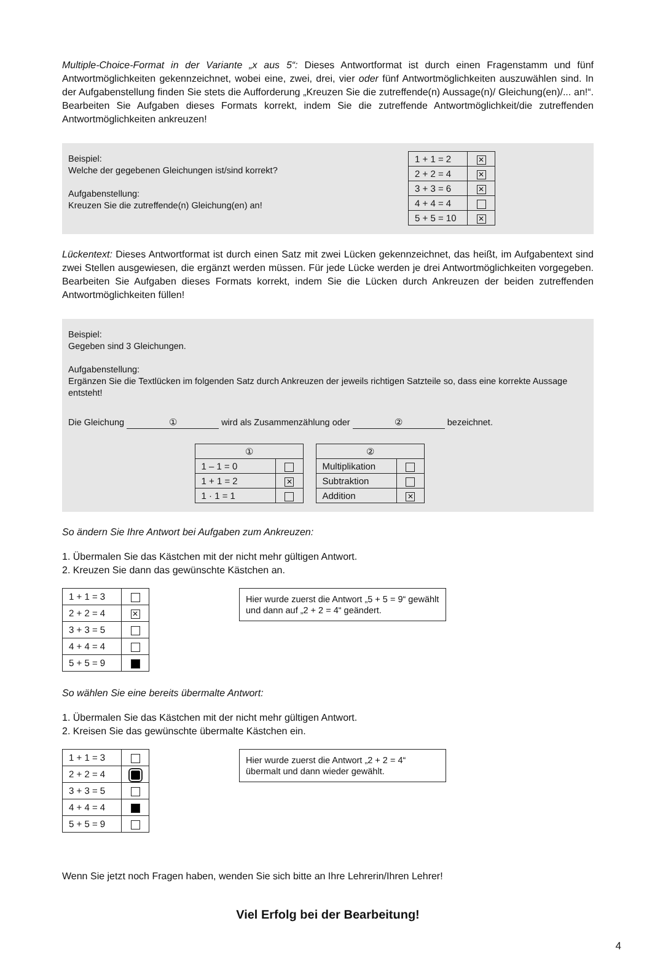Multiple-Choice-Format in der Variante „x aus 5“: Dieses Antwortformat ist durch einen Fragenstamm und fünf Antwortmöglichkeiten gekennzeichnet, wobei eine, zwei, drei, vier oder fünf Antwortmöglichkeiten auszuwählen sind. In der Aufgabenstellung finden Sie stets die Aufforderung „Kreuzen Sie die zutreffende(n) Aussage(n)/ Gleichung(en)/... an!“. Bearbeiten Sie Aufgaben dieses Formats korrekt, indem Sie die zutreffende Antwortmöglichkeit/die zutreffenden Antwortmöglichkeiten ankreuzen!
Beispiel:
Welche der gegebenen Gleichungen ist/sind korrekt?
Aufgabenstellung:
Kreuzen Sie die zutreffende(n) Gleichung(en) an!
| 1 + 1 = 2 | ✕ |
| 2 + 2 = 4 | ✕ |
| 3 + 3 = 6 | ✕ |
| 4 + 4 = 4 | |
| 5 + 5 = 10 | ✕ |
Lückentext: Dieses Antwortformat ist durch einen Satz mit zwei Lücken gekennzeichnet, das heißt, im Aufgabentext sind zwei Stellen ausgewiesen, die ergänzt werden müssen. Für jede Lücke werden je drei Antwortmöglichkeiten vorgegeben. Bearbeiten Sie Aufgaben dieses Formats korrekt, indem Sie die Lücken durch Ankreuzen der beiden zutreffenden Antwortmöglichkeiten füllen!
Beispiel:
Gegeben sind 3 Gleichungen.
Aufgabenstellung:
Ergänzen Sie die Textlücken im folgenden Satz durch Ankreuzen der jeweils richtigen Satzteile so, dass eine korrekte Aussage entsteht!
Die Gleichung ① wird als Zusammenzählung oder ② bezeichnet.
| ① | |
| 1 – 1 = 0 | |
| 1 + 1 = 2 | ✕ |
| 1 · 1 = 1 | |
| ② | |
| Multiplikation | |
| Subtraktion | |
| Addition | ✕ |
So ändern Sie Ihre Antwort bei Aufgaben zum Ankreuzen:
1. Übermalen Sie das Kästchen mit der nicht mehr gültigen Antwort.
2. Kreuzen Sie dann das gewünschte Kästchen an.
| 1 + 1 = 3 | |
| 2 + 2 = 4 | ✕ |
| 3 + 3 = 5 | |
| 4 + 4 = 4 | |
| 5 + 5 = 9 | |
Hier wurde zuerst die Antwort „5 + 5 = 9“ gewählt und dann auf „2 + 2 = 4“ geändert.
So wählen Sie eine bereits übermalte Antwort:
1. Übermalen Sie das Kästchen mit der nicht mehr gültigen Antwort.
2. Kreisen Sie das gewünschte übermalte Kästchen ein.
| 1 + 1 = 3 | |
| 2 + 2 = 4 | |
| 3 + 3 = 5 | |
| 4 + 4 = 4 | |
| 5 + 5 = 9 | |
Hier wurde zuerst die Antwort „2 + 2 = 4“ übermalt und dann wieder gewählt.
Wenn Sie jetzt noch Fragen haben, wenden Sie sich bitte an Ihre Lehrerin/Ihren Lehrer!
Viel Erfolg bei der Bearbeitung!
4